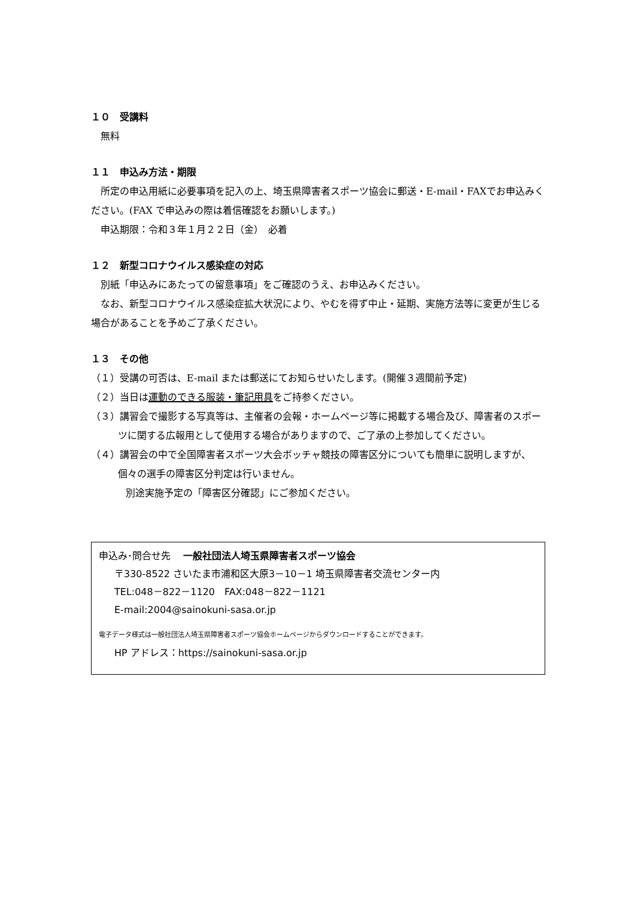１０　受講料
無料
１１　申込み方法・期限
所定の申込用紙に必要事項を記入の上、埼玉県障害者スポーツ協会に郵送・E-mail・FAXでお申込みください。(FAX で申込みの際は着信確認をお願いします。)
申込期限：令和３年１月２２日（金）　必着
１２　新型コロナウイルス感染症の対応
別紙「申込みにあたっての留意事項」をご確認のうえ、お申込みください。
なお、新型コロナウイルス感染症拡大状況により、やむを得ず中止・延期、実施方法等に変更が生じる場合があることを予めご了承ください。
１３　その他
（１）受講の可否は、E-mail または郵送にてお知らせいたします。(開催３週間前予定)
（２）当日は運動のできる服装・筆記用具をご持参ください。
（３）講習会で撮影する写真等は、主催者の会報・ホームページ等に掲載する場合及び、障害者のスポーツに関する広報用として使用する場合がありますので、ご了承の上参加してください。
（４）講習会の中で全国障害者スポーツ大会ボッチャ競技の障害区分についても簡単に説明しますが、個々の選手の障害区分判定は行いません。
別途実施予定の「障害区分確認」にご参加ください。
申込み･問合せ先　 一般社団法人埼玉県障害者スポーツ協会
〒330-8522 さいたま市浦和区大原3－10－1 埼玉県障害者交流センター内
TEL:048－822－1120　FAX:048－822－1121
E-mail:2004@sainokuni-sasa.or.jp
電子データ様式は一般社団法人埼玉県障害者スポーツ協会ホームページからダウンロードすることができます。
HP アドレス：https://sainokuni-sasa.or.jp